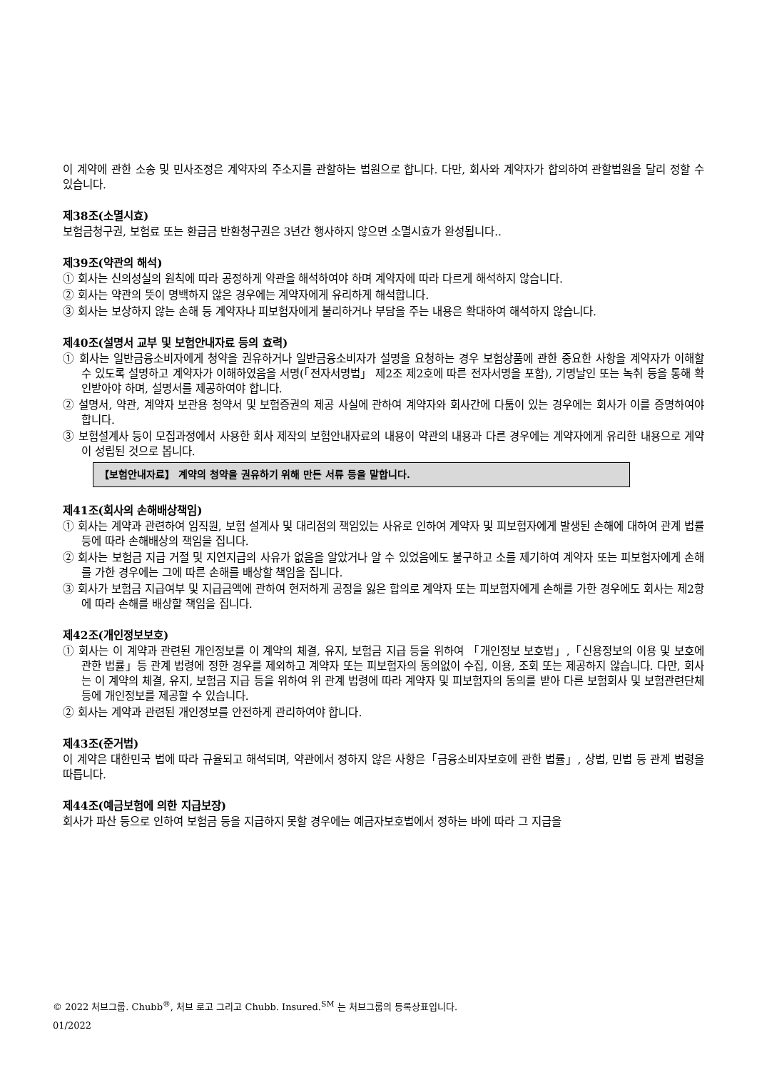이 계약에 관한 소송 및 민사조정은 계약자의 주소지를 관할하는 법원으로 합니다. 다만, 회사와 계약자가 합의하여 관할법원을 달리 정할 수 있습니다.
제38조(소멸시효)
보험금청구권, 보험료 또는 환급금 반환청구권은 3년간 행사하지 않으면 소멸시효가 완성됩니다..
제39조(약관의 해석)
① 회사는 신의성실의 원칙에 따라 공정하게 약관을 해석하여야 하며 계약자에 따라 다르게 해석하지 않습니다.
② 회사는 약관의 뜻이 명백하지 않은 경우에는 계약자에게 유리하게 해석합니다.
③ 회사는 보상하지 않는 손해 등 계약자나 피보험자에게 불리하거나 부담을 주는 내용은 확대하여 해석하지 않습니다.
제40조(설명서 교부 및 보험안내자료 등의 효력)
① 회사는 일반금융소비자에게 청약을 권유하거나 일반금융소비자가 설명을 요청하는 경우 보험상품에 관한 중요한 사항을 계약자가 이해할 수 있도록 설명하고 계약자가 이해하였음을 서명(「전자서명법」 제2조 제2호에 따른 전자서명을 포함), 기명날인 또는 녹취 등을 통해 확인받아야 하며, 설명서를 제공하여야 합니다.
② 설명서, 약관, 계약자 보관용 청약서 및 보험증권의 제공 사실에 관하여 계약자와 회사간에 다툼이 있는 경우에는 회사가 이를 증명하여야 합니다.
③ 보험설계사 등이 모집과정에서 사용한 회사 제작의 보험안내자료의 내용이 약관의 내용과 다른 경우에는 계약자에게 유리한 내용으로 계약이 성립된 것으로 봅니다.
【보험안내자료】 계약의 청약을 권유하기 위해 만든 서류 등을 말합니다.
제41조(회사의 손해배상책임)
① 회사는 계약과 관련하여 임직원, 보험 설계사 및 대리점의 책임있는 사유로 인하여 계약자 및 피보험자에게 발생된 손해에 대하여 관계 법률 등에 따라 손해배상의 책임을 집니다.
② 회사는 보험금 지급 거절 및 지연지급의 사유가 없음을 알았거나 알 수 있었음에도 불구하고 소를 제기하여 계약자 또는 피보험자에게 손해를 가한 경우에는 그에 따른 손해를 배상할 책임을 집니다.
③ 회사가 보험금 지급여부 및 지급금액에 관하여 현저하게 공정을 잃은 합의로 계약자 또는 피보험자에게 손해를 가한 경우에도 회사는 제2항에 따라 손해를 배상할 책임을 집니다.
제42조(개인정보보호)
① 회사는 이 계약과 관련된 개인정보를 이 계약의 체결, 유지, 보험금 지급 등을 위하여 「개인정보 보호법」,「신용정보의 이용 및 보호에 관한 법률」등 관계 법령에 정한 경우를 제외하고 계약자 또는 피보험자의 동의없이 수집, 이용, 조회 또는 제공하지 않습니다. 다만, 회사는 이 계약의 체결, 유지, 보험금 지급 등을 위하여 위 관계 법령에 따라 계약자 및 피보험자의 동의를 받아 다른 보험회사 및 보험관련단체 등에 개인정보를 제공할 수 있습니다.
② 회사는 계약과 관련된 개인정보를 안전하게 관리하여야 합니다.
제43조(준거법)
이 계약은 대한민국 법에 따라 규율되고 해석되며, 약관에서 정하지 않은 사항은「금융소비자보호에 관한 법률」, 상법, 민법 등 관계 법령을 따릅니다.
제44조(예금보험에 의한 지급보장)
회사가 파산 등으로 인하여 보험금 등을 지급하지 못할 경우에는 예금자보호법에서 정하는 바에 따라 그 지급을
© 2022 처브그룹. Chubb<sup>®</sup>, 처브 로고 그리고 Chubb. Insured.<sup>SM</sup> 는 처브그룹의 등록상표입니다.
01/2022